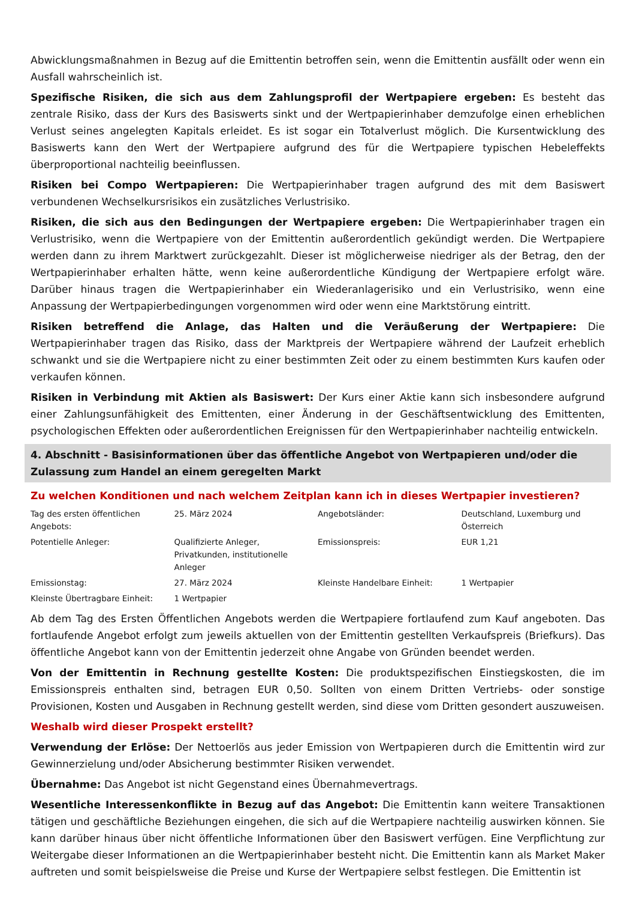Abwicklungsmaßnahmen in Bezug auf die Emittentin betroffen sein, wenn die Emittentin ausfällt oder wenn ein Ausfall wahrscheinlich ist.
Spezifische Risiken, die sich aus dem Zahlungsprofil der Wertpapiere ergeben: Es besteht das zentrale Risiko, dass der Kurs des Basiswerts sinkt und der Wertpapierinhaber demzufolge einen erheblichen Verlust seines angelegten Kapitals erleidet. Es ist sogar ein Totalverlust möglich. Die Kursentwicklung des Basiswerts kann den Wert der Wertpapiere aufgrund des für die Wertpapiere typischen Hebeleffekts überproportional nachteilig beeinflussen.
Risiken bei Compo Wertpapieren: Die Wertpapierinhaber tragen aufgrund des mit dem Basiswert verbundenen Wechselkursrisikos ein zusätzliches Verlustrisiko.
Risiken, die sich aus den Bedingungen der Wertpapiere ergeben: Die Wertpapierinhaber tragen ein Verlustrisiko, wenn die Wertpapiere von der Emittentin außerordentlich gekündigt werden. Die Wertpapiere werden dann zu ihrem Marktwert zurückgezahlt. Dieser ist möglicherweise niedriger als der Betrag, den der Wertpapierinhaber erhalten hätte, wenn keine außerordentliche Kündigung der Wertpapiere erfolgt wäre. Darüber hinaus tragen die Wertpapierinhaber ein Wiederanlagerisiko und ein Verlustrisiko, wenn eine Anpassung der Wertpapierbedingungen vorgenommen wird oder wenn eine Marktstörung eintritt.
Risiken betreffend die Anlage, das Halten und die Veräußerung der Wertpapiere: Die Wertpapierinhaber tragen das Risiko, dass der Marktpreis der Wertpapiere während der Laufzeit erheblich schwankt und sie die Wertpapiere nicht zu einer bestimmten Zeit oder zu einem bestimmten Kurs kaufen oder verkaufen können.
Risiken in Verbindung mit Aktien als Basiswert: Der Kurs einer Aktie kann sich insbesondere aufgrund einer Zahlungsunfähigkeit des Emittenten, einer Änderung in der Geschäftsentwicklung des Emittenten, psychologischen Effekten oder außerordentlichen Ereignissen für den Wertpapierinhaber nachteilig entwickeln.
4. Abschnitt - Basisinformationen über das öffentliche Angebot von Wertpapieren und/oder die Zulassung zum Handel an einem geregelten Markt
Zu welchen Konditionen und nach welchem Zeitplan kann ich in dieses Wertpapier investieren?
| Tag des ersten öffentlichen Angebots: | 25. März 2024 | Angebotsländer: | Deutschland, Luxemburg und Österreich |
| Potentielle Anleger: | Qualifizierte Anleger, Privatkunden, institutionelle Anleger | Emissionspreis: | EUR 1,21 |
| Emissionstag: | 27. März 2024 | Kleinste Handelbare Einheit: | 1 Wertpapier |
| Kleinste Übertragbare Einheit: | 1 Wertpapier | | |
Ab dem Tag des Ersten Öffentlichen Angebots werden die Wertpapiere fortlaufend zum Kauf angeboten. Das fortlaufende Angebot erfolgt zum jeweils aktuellen von der Emittentin gestellten Verkaufspreis (Briefkurs). Das öffentliche Angebot kann von der Emittentin jederzeit ohne Angabe von Gründen beendet werden.
Von der Emittentin in Rechnung gestellte Kosten: Die produktspezifischen Einstiegskosten, die im Emissionspreis enthalten sind, betragen EUR 0,50. Sollten von einem Dritten Vertriebs- oder sonstige Provisionen, Kosten und Ausgaben in Rechnung gestellt werden, sind diese vom Dritten gesondert auszuweisen.
Weshalb wird dieser Prospekt erstellt?
Verwendung der Erlöse: Der Nettoerlös aus jeder Emission von Wertpapieren durch die Emittentin wird zur Gewinnerzielung und/oder Absicherung bestimmter Risiken verwendet.
Übernahme: Das Angebot ist nicht Gegenstand eines Übernahmevertrags.
Wesentliche Interessenkonflikte in Bezug auf das Angebot: Die Emittentin kann weitere Transaktionen tätigen und geschäftliche Beziehungen eingehen, die sich auf die Wertpapiere nachteilig auswirken können. Sie kann darüber hinaus über nicht öffentliche Informationen über den Basiswert verfügen. Eine Verpflichtung zur Weitergabe dieser Informationen an die Wertpapierinhaber besteht nicht. Die Emittentin kann als Market Maker auftreten und somit beispielsweise die Preise und Kurse der Wertpapiere selbst festlegen. Die Emittentin ist